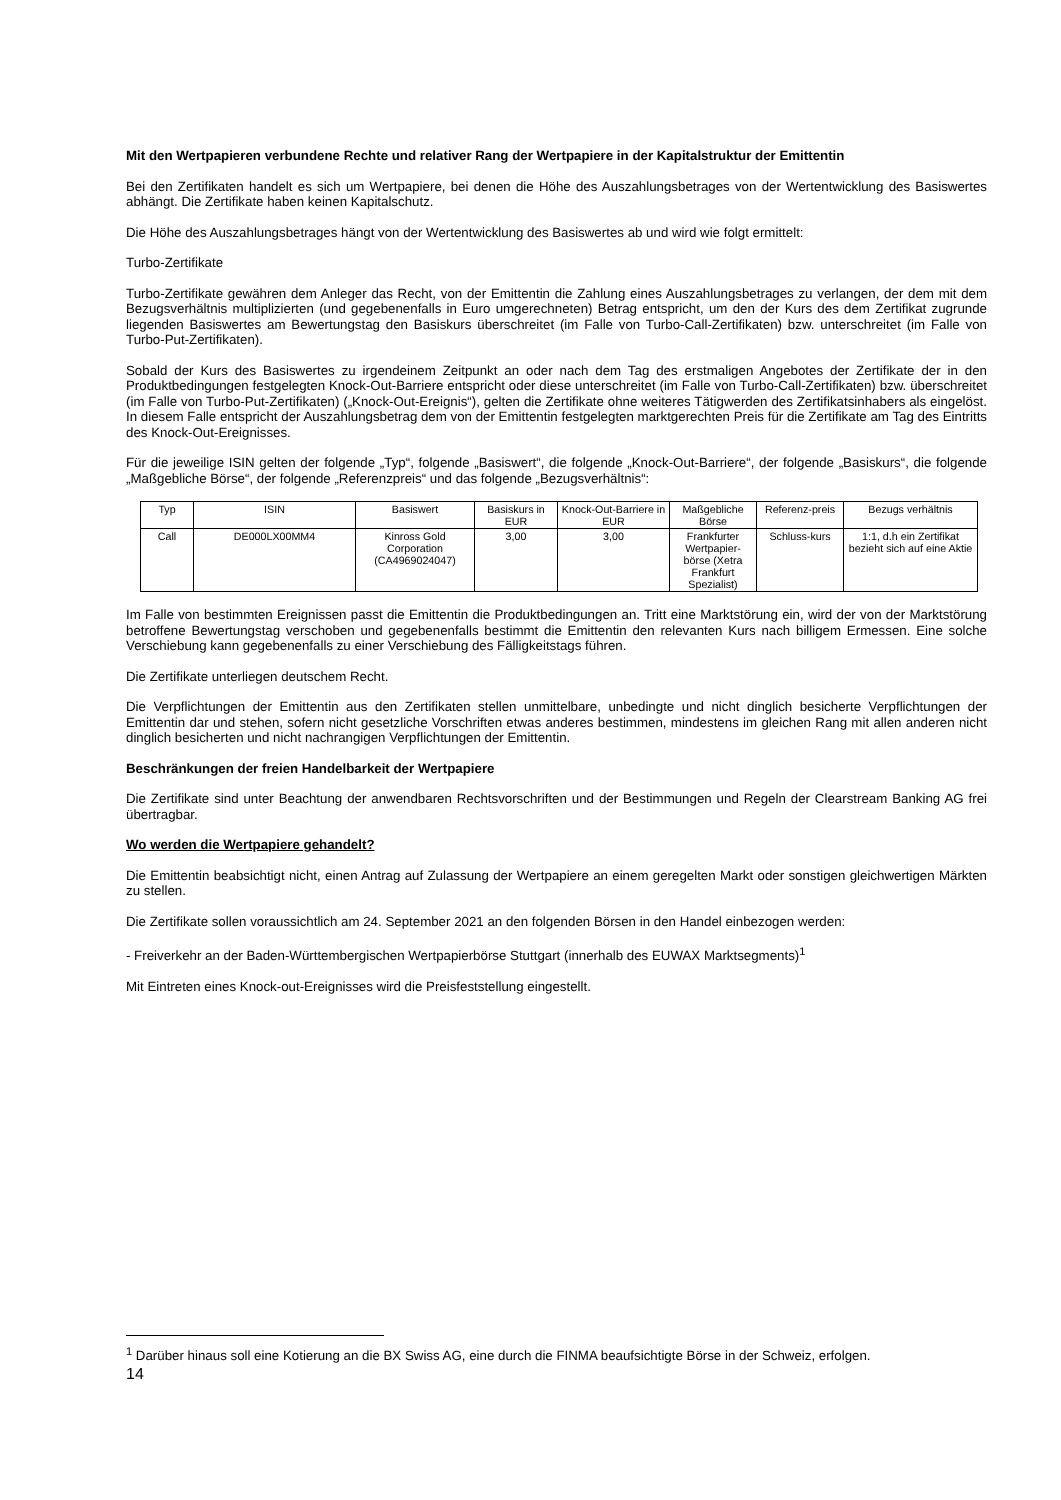Mit den Wertpapieren verbundene Rechte und relativer Rang der Wertpapiere in der Kapitalstruktur der Emittentin
Bei den Zertifikaten handelt es sich um Wertpapiere, bei denen die Höhe des Auszahlungsbetrages von der Wertentwicklung des Basiswertes abhängt. Die Zertifikate haben keinen Kapitalschutz.
Die Höhe des Auszahlungsbetrages hängt von der Wertentwicklung des Basiswertes ab und wird wie folgt ermittelt:
Turbo-Zertifikate
Turbo-Zertifikate gewähren dem Anleger das Recht, von der Emittentin die Zahlung eines Auszahlungsbetrages zu verlangen, der dem mit dem Bezugsverhältnis multiplizierten (und gegebenenfalls in Euro umgerechneten) Betrag entspricht, um den der Kurs des dem Zertifikat zugrunde liegenden Basiswertes am Bewertungstag den Basiskurs überschreitet (im Falle von Turbo-Call-Zertifikaten) bzw. unterschreitet (im Falle von Turbo-Put-Zertifikaten).
Sobald der Kurs des Basiswertes zu irgendeinem Zeitpunkt an oder nach dem Tag des erstmaligen Angebotes der Zertifikate der in den Produktbedingungen festgelegten Knock-Out-Barriere entspricht oder diese unterschreitet (im Falle von Turbo-Call-Zertifikaten) bzw. überschreitet (im Falle von Turbo-Put-Zertifikaten) („Knock-Out-Ereignis“), gelten die Zertifikate ohne weiteres Tätigwerden des Zertifikatsinhabers als eingelöst. In diesem Falle entspricht der Auszahlungsbetrag dem von der Emittentin festgelegten marktgerechten Preis für die Zertifikate am Tag des Eintritts des Knock-Out-Ereignisses.
Für die jeweilige ISIN gelten der folgende „Typ“, folgende „Basiswert“, die folgende „Knock-Out-Barriere“, der folgende „Basiskurs“, die folgende „Maßgebliche Börse“, der folgende „Referenzpreis“ und das folgende „Bezugsverhältnis“:
| Typ | ISIN | Basiswert | Basiskurs in EUR | Knock-Out-Barriere in EUR | Maßgebliche Börse | Referenz-preis | Bezugs verhältnis |
| --- | --- | --- | --- | --- | --- | --- | --- |
| Call | DE000LX00MM4 | Kinross Gold Corporation (CA4969024047) | 3,00 | 3,00 | Frankfurter Wertpapier-börse (Xetra Frankfurt Spezialist) | Schluss-kurs | 1:1, d.h ein Zertifikat bezieht sich auf eine Aktie |
Im Falle von bestimmten Ereignissen passt die Emittentin die Produktbedingungen an. Tritt eine Marktstörung ein, wird der von der Marktstörung betroffene Bewertungstag verschoben und gegebenenfalls bestimmt die Emittentin den relevanten Kurs nach billigem Ermessen. Eine solche Verschiebung kann gegebenenfalls zu einer Verschiebung des Fälligkeitstags führen.
Die Zertifikate unterliegen deutschem Recht.
Die Verpflichtungen der Emittentin aus den Zertifikaten stellen unmittelbare, unbedingte und nicht dinglich besicherte Verpflichtungen der Emittentin dar und stehen, sofern nicht gesetzliche Vorschriften etwas anderes bestimmen, mindestens im gleichen Rang mit allen anderen nicht dinglich besicherten und nicht nachrangigen Verpflichtungen der Emittentin.
Beschränkungen der freien Handelbarkeit der Wertpapiere
Die Zertifikate sind unter Beachtung der anwendbaren Rechtsvorschriften und der Bestimmungen und Regeln der Clearstream Banking AG frei übertragbar.
Wo werden die Wertpapiere gehandelt?
Die Emittentin beabsichtigt nicht, einen Antrag auf Zulassung der Wertpapiere an einem geregelten Markt oder sonstigen gleichwertigen Märkten zu stellen.
Die Zertifikate sollen voraussichtlich am 24. September 2021 an den folgenden Börsen in den Handel einbezogen werden:
- Freiverkehr an der Baden-Württembergischen Wertpapierbörse Stuttgart (innerhalb des EUWAX Marktsegments)<sup>1</sup>
Mit Eintreten eines Knock-out-Ereignisses wird die Preisfeststellung eingestellt.
<sup>1</sup> Darüber hinaus soll eine Kotierung an die BX Swiss AG, eine durch die FINMA beaufsichtigte Börse in der Schweiz, erfolgen.
14